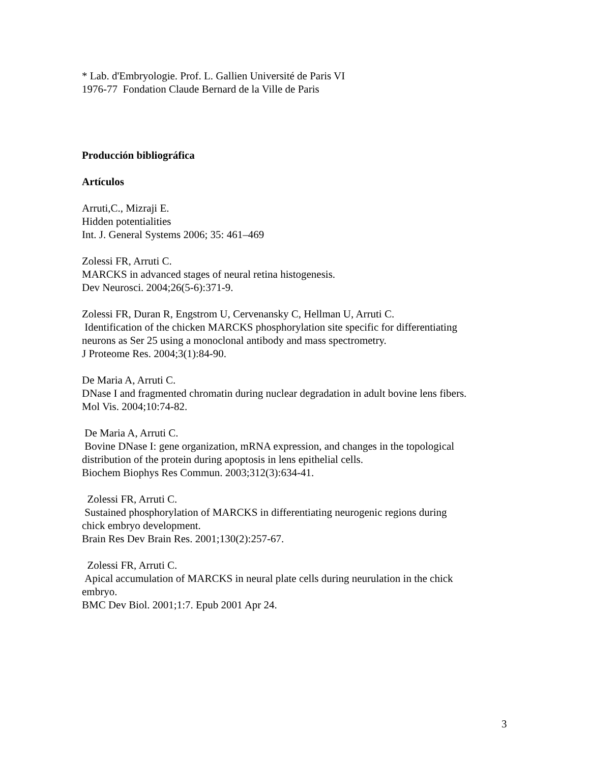* Lab. d'Embryologie. Prof. L. Gallien Université de Paris VI 1976-77 Fondation Claude Bernard de la Ville de Paris
Producción bibliográfica
Artículos
Arruti,C., Mizraji E. Hidden potentialities Int. J. General Systems 2006; 35: 461–469
Zolessi FR, Arruti C. MARCKS in advanced stages of neural retina histogenesis. Dev Neurosci. 2004;26(5-6):371-9.
Zolessi FR, Duran R, Engstrom U, Cervenansky C, Hellman U, Arruti C. Identification of the chicken MARCKS phosphorylation site specific for differentiating neurons as Ser 25 using a monoclonal antibody and mass spectrometry. J Proteome Res. 2004;3(1):84-90.
De Maria A, Arruti C. DNase I and fragmented chromatin during nuclear degradation in adult bovine lens fibers. Mol Vis. 2004;10:74-82.
De Maria A, Arruti C. Bovine DNase I: gene organization, mRNA expression, and changes in the topological distribution of the protein during apoptosis in lens epithelial cells. Biochem Biophys Res Commun. 2003;312(3):634-41.
Zolessi FR, Arruti C. Sustained phosphorylation of MARCKS in differentiating neurogenic regions during chick embryo development. Brain Res Dev Brain Res. 2001;130(2):257-67.
Zolessi FR, Arruti C. Apical accumulation of MARCKS in neural plate cells during neurulation in the chick embryo. BMC Dev Biol. 2001;1:7. Epub 2001 Apr 24.
3